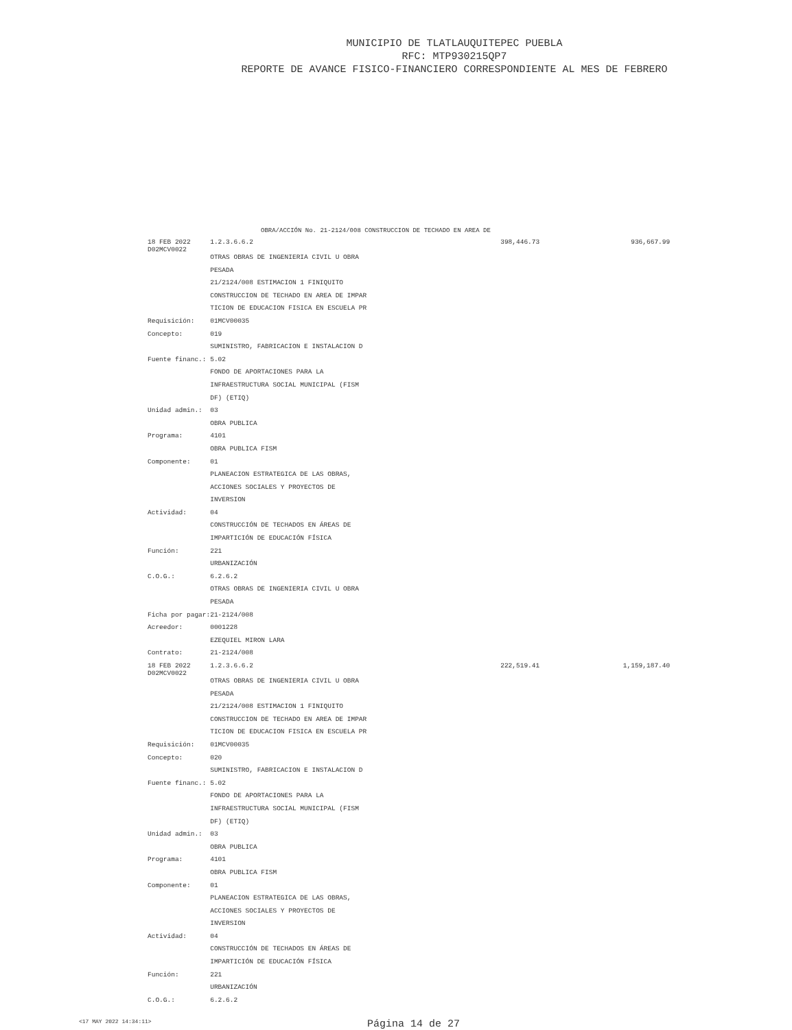MUNICIPIO DE TLATLAUQUITEPEC PUEBLA
RFC: MTP930215QP7
REPORTE DE AVANCE FISICO-FINANCIERO CORRESPONDIENTE AL MES DE FEBRERO
OBRA/ACCIÓN No. 21-2124/008 CONSTRUCCION DE TECHADO EN AREA DE
| 18 FEB 2022 D02MCV0022 | | 1.2.3.6.6.2 | 398,446.73 | 936,667.99 |
| | | OTRAS OBRAS DE INGENIERIA CIVIL U OBRA | | |
| | | PESADA | | |
| | | 21/2124/008 ESTIMACION 1 FINIQUITO | | |
| | | CONSTRUCCION DE TECHADO EN AREA DE IMPAR | | |
| | | TICION DE EDUCACION FISICA EN ESCUELA PR | | |
| | Requisición: | 01MCV00035 | | |
| | Concepto: | 019 | | |
| | | SUMINISTRO, FABRICACION E INSTALACION D | | |
| | Fuente financ.: | 5.02 | | |
| | | FONDO DE APORTACIONES PARA LA | | |
| | | INFRAESTRUCTURA SOCIAL MUNICIPAL (FISM | | |
| | | DF) (ETIQ) | | |
| | Unidad admin.: | 03 | | |
| | | OBRA PUBLICA | | |
| | Programa: | 4101 | | |
| | | OBRA PUBLICA FISM | | |
| | Componente: | 01 | | |
| | | PLANEACION ESTRATEGICA DE LAS OBRAS, | | |
| | | ACCIONES SOCIALES Y PROYECTOS DE | | |
| | | INVERSION | | |
| | Actividad: | 04 | | |
| | | CONSTRUCCIÓN DE TECHADOS EN ÁREAS DE | | |
| | | IMPARTICIÓN DE EDUCACIÓN FÍSICA | | |
| | Función: | 221 | | |
| | | URBANIZACIÓN | | |
| | C.O.G.: | 6.2.6.2 | | |
| | | OTRAS OBRAS DE INGENIERIA CIVIL U OBRA | | |
| | | PESADA | | |
| | Ficha por pagar: | 21-2124/008 | | |
| | Acreedor: | 0001228 | | |
| | | EZEQUIEL MIRON LARA | | |
| | Contrato: | 21-2124/008 | | |
| 18 FEB 2022 D02MCV0022 | | 1.2.3.6.6.2 | 222,519.41 | 1,159,187.40 |
| | | OTRAS OBRAS DE INGENIERIA CIVIL U OBRA | | |
| | | PESADA | | |
| | | 21/2124/008 ESTIMACION 1 FINIQUITO | | |
| | | CONSTRUCCION DE TECHADO EN AREA DE IMPAR | | |
| | | TICION DE EDUCACION FISICA EN ESCUELA PR | | |
| | Requisición: | 01MCV00035 | | |
| | Concepto: | 020 | | |
| | | SUMINISTRO, FABRICACION E INSTALACION D | | |
| | Fuente financ.: | 5.02 | | |
| | | FONDO DE APORTACIONES PARA LA | | |
| | | INFRAESTRUCTURA SOCIAL MUNICIPAL (FISM | | |
| | | DF) (ETIQ) | | |
| | Unidad admin.: | 03 | | |
| | | OBRA PUBLICA | | |
| | Programa: | 4101 | | |
| | | OBRA PUBLICA FISM | | |
| | Componente: | 01 | | |
| | | PLANEACION ESTRATEGICA DE LAS OBRAS, | | |
| | | ACCIONES SOCIALES Y PROYECTOS DE | | |
| | | INVERSION | | |
| | Actividad: | 04 | | |
| | | CONSTRUCCIÓN DE TECHADOS EN ÁREAS DE | | |
| | | IMPARTICIÓN DE EDUCACIÓN FÍSICA | | |
| | Función: | 221 | | |
| | | URBANIZACIÓN | | |
| | C.O.G.: | 6.2.6.2 | | |
<17 MAY 2022 14:34:11> Página 14 de 27